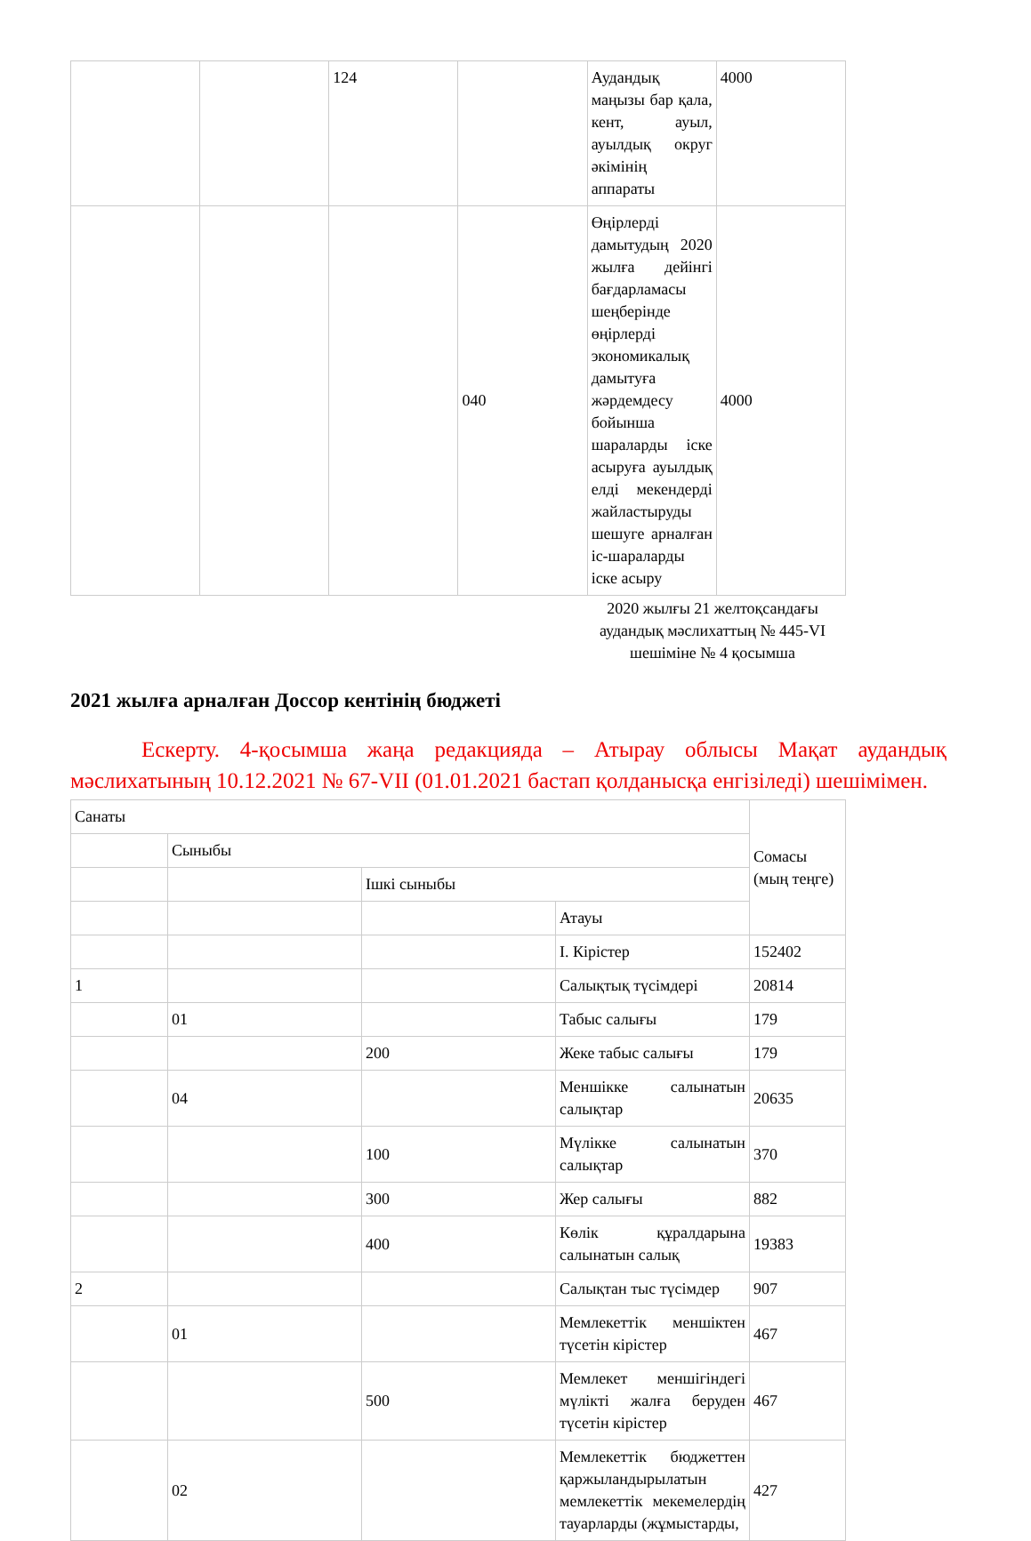| | | 124 | | Аудандық маңызы бар қала, кент, ауыл, ауылдық округ әкімінің аппараты | 4000 |
| | | | 040 | Өңірлерді дамытудың 2020 жылға дейінгі бағдарламасы шеңберінде өңірлерді экономикалық дамытуға жәрдемдесу бойынша шараларды іске асыруға ауылдық елді мекендерді жайластыруды шешуге арналған іс-шараларды іске асыру | 4000 |
2020 жылғы 21 желтоқсандағы аудандық мәслихаттың № 445-VI шешіміне № 4 қосымша
2021 жылға арналған Доссор кентінің бюджеті
Ескерту. 4-қосымша жаңа редакцияда – Атырау облысы Мақат аудандық мәслихатының 10.12.2021 № 67-VII (01.01.2021 бастап қолданысқа енгізіледі) шешімімен.
| Санаты | | | | Сомасы (мың теңге) |
| | Сыныбы | | | |
| | | Ішкі сыныбы | | |
| | | | Атауы | |
| | | | I. Кірістер | 152402 |
| 1 | | | Салықтық түсімдері | 20814 |
| | 01 | | Табыс салығы | 179 |
| | | 200 | Жеке табыс салығы | 179 |
| | 04 | | Меншікке салынатын салықтар | 20635 |
| | | 100 | Мүлікке салынатын салықтар | 370 |
| | | 300 | Жер салығы | 882 |
| | | 400 | Көлік құралдарына салынатын салық | 19383 |
| 2 | | | Салықтан тыс түсімдер | 907 |
| | 01 | | Мемлекеттік меншіктен түсетін кірістер | 467 |
| | | 500 | Мемлекет меншігіндегі мүлікті жалға беруден түсетін кірістер | 467 |
| | 02 | | Мемлекеттік бюджеттен қаржыландырылатын мемлекеттік мекемелердің тауарларды (жұмыстарды, | 427 |